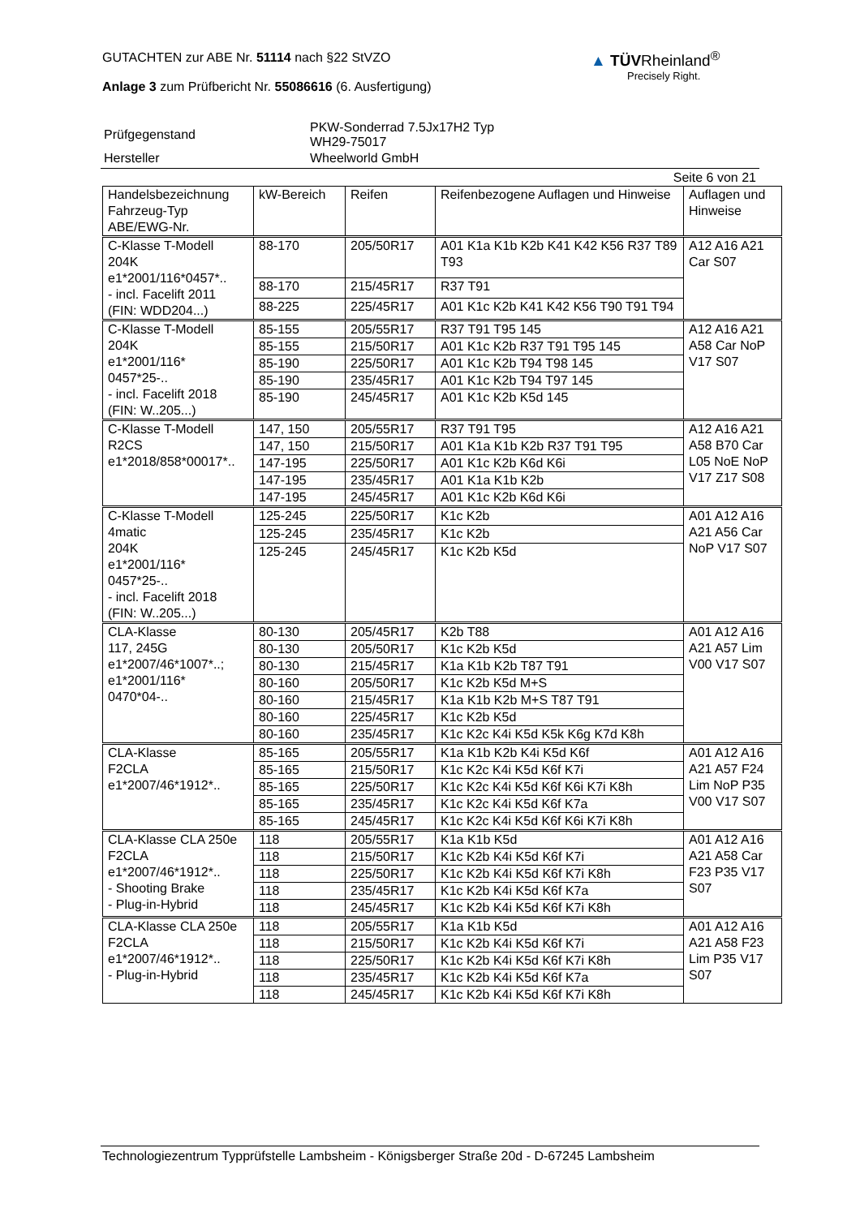GUTACHTEN zur ABE Nr. 51114 nach §22 StVZO
Anlage 3 zum Prüfbericht Nr. 55086616 (6. Ausfertigung)
▲ TÜVRheinland<sup>®</sup>
Precisely Right.
| Prüfgegenstand | PKW-Sonderrad 7.5Jx17H2 Typ WH29-75017 |
| Hersteller | Wheelworld GmbH |
Seite 6 von 21
| Handelsbezeichnung Fahrzeug-Typ ABE/EWG-Nr. | kW-Bereich | Reifen | Reifenbezogene Auflagen und Hinweise | Auflagen und Hinweise |
| --- | --- | --- | --- | --- |
| C-Klasse T-Modell 204K e1*2001/116*0457*.. - incl. Facelift 2011 (FIN: WDD204...) | 88-170 | 205/50R17 | A01 K1a K1b K2b K41 K42 K56 R37 T89 T93 | A12 A16 A21 Car S07 |
| | 88-170 | 215/45R17 | R37 T91 | |
| | 88-225 | 225/45R17 | A01 K1c K2b K41 K42 K56 T90 T91 T94 | |
| C-Klasse T-Modell 204K e1*2001/116* 0457*25-.. - incl. Facelift 2018 (FIN: W..205...) | 85-155 | 205/55R17 | R37 T91 T95 145 | A12 A16 A21 A58 Car NoP V17 S07 |
| | 85-155 | 215/50R17 | A01 K1c K2b R37 T91 T95 145 | |
| | 85-190 | 225/50R17 | A01 K1c K2b T94 T98 145 | |
| | 85-190 | 235/45R17 | A01 K1c K2b T94 T97 145 | |
| | 85-190 | 245/45R17 | A01 K1c K2b K5d 145 | |
| C-Klasse T-Modell R2CS e1*2018/858*00017*.. | 147, 150 | 205/55R17 | R37 T91 T95 | A12 A16 A21 A58 B70 Car L05 NoE NoP V17 Z17 S08 |
| | 147, 150 | 215/50R17 | A01 K1a K1b K2b R37 T91 T95 | |
| | 147-195 | 225/50R17 | A01 K1c K2b K6d K6i | |
| | 147-195 | 235/45R17 | A01 K1a K1b K2b | |
| | 147-195 | 245/45R17 | A01 K1c K2b K6d K6i | |
| C-Klasse T-Modell 4matic 204K e1*2001/116* 0457*25-.. - incl. Facelift 2018 (FIN: W..205...) | 125-245 | 225/50R17 | K1c K2b | A01 A12 A16 A21 A56 Car NoP V17 S07 |
| | 125-245 | 235/45R17 | K1c K2b | |
| | 125-245 | 245/45R17 | K1c K2b K5d | |
| CLA-Klasse 117, 245G e1*2007/46*1007*..; e1*2001/116* 0470*04-.. | 80-130 | 205/45R17 | K2b T88 | A01 A12 A16 A21 A57 Lim V00 V17 S07 |
| | 80-130 | 205/50R17 | K1c K2b K5d | |
| | 80-130 | 215/45R17 | K1a K1b K2b T87 T91 | |
| | 80-160 | 205/50R17 | K1c K2b K5d M+S | |
| | 80-160 | 215/45R17 | K1a K1b K2b M+S T87 T91 | |
| | 80-160 | 225/45R17 | K1c K2b K5d | |
| | 80-160 | 235/45R17 | K1c K2c K4i K5d K5k K6g K7d K8h | |
| CLA-Klasse F2CLA e1*2007/46*1912*.. | 85-165 | 205/55R17 | K1a K1b K2b K4i K5d K6f | A01 A12 A16 A21 A57 F24 Lim NoP P35 V00 V17 S07 |
| | 85-165 | 215/50R17 | K1c K2c K4i K5d K6f K7i | |
| | 85-165 | 225/50R17 | K1c K2c K4i K5d K6f K6i K7i K8h | |
| | 85-165 | 235/45R17 | K1c K2c K4i K5d K6f K7a | |
| | 85-165 | 245/45R17 | K1c K2c K4i K5d K6f K6i K7i K8h | |
| CLA-Klasse CLA 250e F2CLA e1*2007/46*1912*.. - Shooting Brake - Plug-in-Hybrid | 118 | 205/55R17 | K1a K1b K5d | A01 A12 A16 A21 A58 Car F23 P35 V17 S07 |
| | 118 | 215/50R17 | K1c K2b K4i K5d K6f K7i | |
| | 118 | 225/50R17 | K1c K2b K4i K5d K6f K7i K8h | |
| | 118 | 235/45R17 | K1c K2b K4i K5d K6f K7a | |
| | 118 | 245/45R17 | K1c K2b K4i K5d K6f K7i K8h | |
| CLA-Klasse CLA 250e F2CLA e1*2007/46*1912*.. - Plug-in-Hybrid | 118 | 205/55R17 | K1a K1b K5d | A01 A12 A16 A21 A58 F23 Lim P35 V17 S07 |
| | 118 | 215/50R17 | K1c K2b K4i K5d K6f K7i | |
| | 118 | 225/50R17 | K1c K2b K4i K5d K6f K7i K8h | |
| | 118 | 235/45R17 | K1c K2b K4i K5d K6f K7a | |
| | 118 | 245/45R17 | K1c K2b K4i K5d K6f K7i K8h | |
Technologiezentrum Typprüfstelle Lambsheim - Königsberger Straße 20d - D-67245 Lambsheim